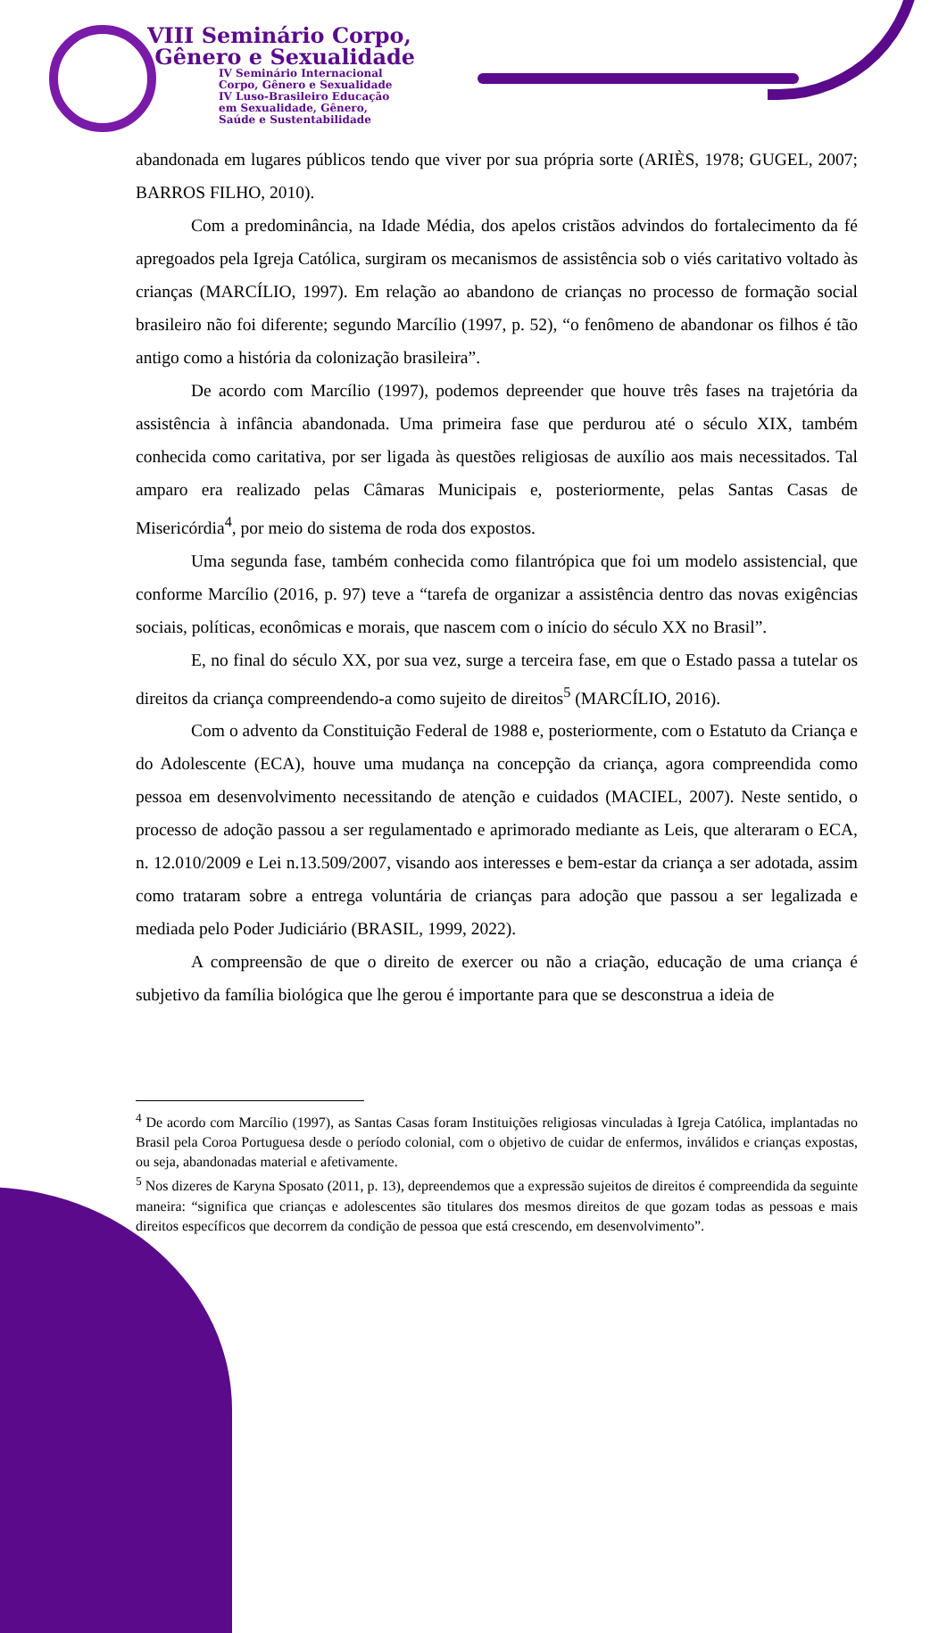VIII Seminário Corpo,
Gênero e Sexualidade
IV Seminário Internacional
Corpo, Gênero e Sexualidade
IV Luso-Brasileiro Educação
em Sexualidade, Gênero,
Saúde e Sustentabilidade
abandonada em lugares públicos tendo que viver por sua própria sorte (ARIÈS, 1978; GUGEL, 2007; BARROS FILHO, 2010).
Com a predominância, na Idade Média, dos apelos cristãos advindos do fortalecimento da fé apregoados pela Igreja Católica, surgiram os mecanismos de assistência sob o viés caritativo voltado às crianças (MARCÍLIO, 1997). Em relação ao abandono de crianças no processo de formação social brasileiro não foi diferente; segundo Marcílio (1997, p. 52), “o fenômeno de abandonar os filhos é tão antigo como a história da colonização brasileira”.
De acordo com Marcílio (1997), podemos depreender que houve três fases na trajetória da assistência à infância abandonada. Uma primeira fase que perdurou até o século XIX, também conhecida como caritativa, por ser ligada às questões religiosas de auxílio aos mais necessitados. Tal amparo era realizado pelas Câmaras Municipais e, posteriormente, pelas Santas Casas de Misericórdia<sup>4</sup>, por meio do sistema de roda dos expostos.
Uma segunda fase, também conhecida como filantrópica que foi um modelo assistencial, que conforme Marcílio (2016, p. 97) teve a “tarefa de organizar a assistência dentro das novas exigências sociais, políticas, econômicas e morais, que nascem com o início do século XX no Brasil”.
E, no final do século XX, por sua vez, surge a terceira fase, em que o Estado passa a tutelar os direitos da criança compreendendo-a como sujeito de direitos<sup>5</sup> (MARCÍLIO, 2016).
Com o advento da Constituição Federal de 1988 e, posteriormente, com o Estatuto da Criança e do Adolescente (ECA), houve uma mudança na concepção da criança, agora compreendida como pessoa em desenvolvimento necessitando de atenção e cuidados (MACIEL, 2007). Neste sentido, o processo de adoção passou a ser regulamentado e aprimorado mediante as Leis, que alteraram o ECA, n. 12.010/2009 e Lei n.13.509/2007, visando aos interesses e bem-estar da criança a ser adotada, assim como trataram sobre a entrega voluntária de crianças para adoção que passou a ser legalizada e mediada pelo Poder Judiciário (BRASIL, 1999, 2022).
A compreensão de que o direito de exercer ou não a criação, educação de uma criança é subjetivo da família biológica que lhe gerou é importante para que se desconstrua a ideia de
<sup>4</sup> De acordo com Marcílio (1997), as Santas Casas foram Instituições religiosas vinculadas à Igreja Católica, implantadas no Brasil pela Coroa Portuguesa desde o período colonial, com o objetivo de cuidar de enfermos, inválidos e crianças expostas, ou seja, abandonadas material e afetivamente.
<sup>5</sup> Nos dizeres de Karyna Sposato (2011, p. 13), depreendemos que a expressão sujeitos de direitos é compreendida da seguinte maneira: “significa que crianças e adolescentes são titulares dos mesmos direitos de que gozam todas as pessoas e mais direitos específicos que decorrem da condição de pessoa que está crescendo, em desenvolvimento”.